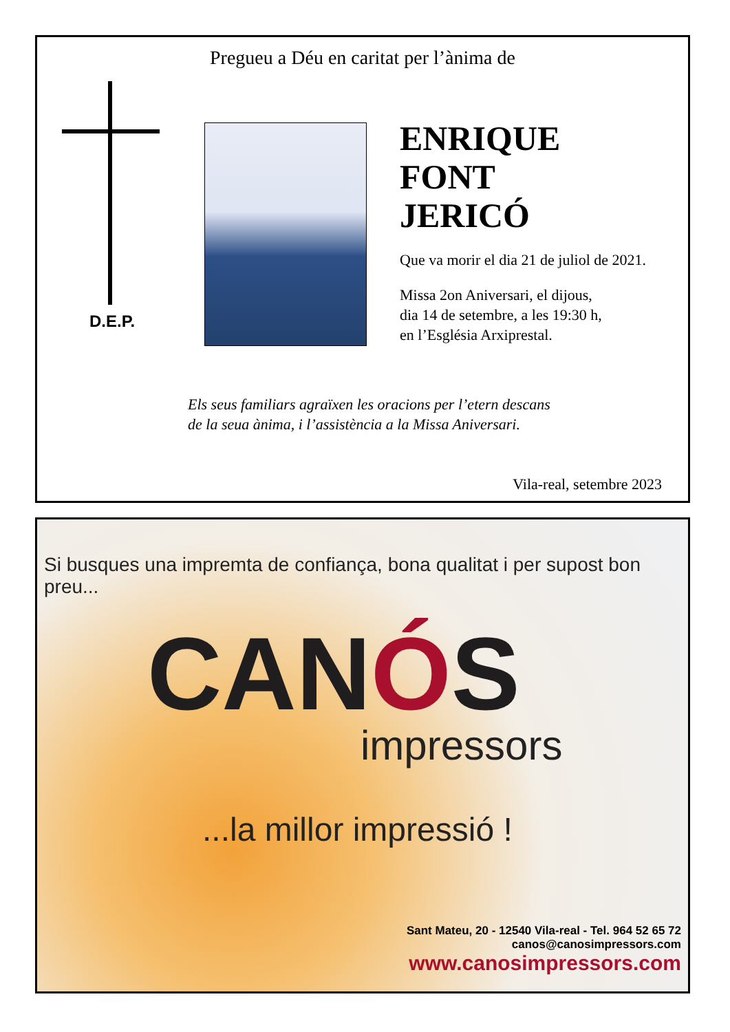Pregueu a Déu en caritat per l’ànima de
D.E.P.
ENRIQUE
FONT
JERICÓ
Que va morir el dia 21 de juliol de 2021.
Missa 2on Aniversari, el dijous,
dia 14 de setembre, a les 19:30 h,
en l’Església Arxiprestal.
Els seus familiars agraïxen les oracions per l’etern descans
de la seua ànima, i l’assistència a la Missa Aniversari.
Vila-real, setembre 2023
Si busques una impremta de confiança, bona qualitat i per supost bon preu...
CANÓS
impressors
...la millor impressió !
Sant Mateu, 20 - 12540 Vila-real - Tel. 964 52 65 72
canos@canosimpressors.com
www.canosimpressors.com